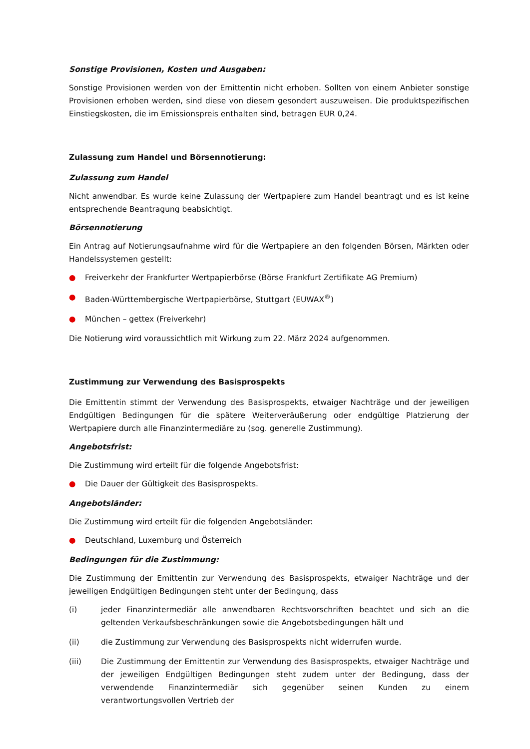Sonstige Provisionen, Kosten und Ausgaben:
Sonstige Provisionen werden von der Emittentin nicht erhoben. Sollten von einem Anbieter sonstige Provisionen erhoben werden, sind diese von diesem gesondert auszuweisen. Die produktspezifischen Einstiegskosten, die im Emissionspreis enthalten sind, betragen EUR 0,24.
Zulassung zum Handel und Börsennotierung:
Zulassung zum Handel
Nicht anwendbar. Es wurde keine Zulassung der Wertpapiere zum Handel beantragt und es ist keine entsprechende Beantragung beabsichtigt.
Börsennotierung
Ein Antrag auf Notierungsaufnahme wird für die Wertpapiere an den folgenden Börsen, Märkten oder Handelssystemen gestellt:
● Freiverkehr der Frankfurter Wertpapierbörse (Börse Frankfurt Zertifikate AG Premium)
● Baden-Württembergische Wertpapierbörse, Stuttgart (EUWAX<sup>®</sup>)
● München – gettex (Freiverkehr)
Die Notierung wird voraussichtlich mit Wirkung zum 22. März 2024 aufgenommen.
Zustimmung zur Verwendung des Basisprospekts
Die Emittentin stimmt der Verwendung des Basisprospekts, etwaiger Nachträge und der jeweiligen Endgültigen Bedingungen für die spätere Weiterveräußerung oder endgültige Platzierung der Wertpapiere durch alle Finanzintermediäre zu (sog. generelle Zustimmung).
Angebotsfrist:
Die Zustimmung wird erteilt für die folgende Angebotsfrist:
● Die Dauer der Gültigkeit des Basisprospekts.
Angebotsländer:
Die Zustimmung wird erteilt für die folgenden Angebotsländer:
● Deutschland, Luxemburg und Österreich
Bedingungen für die Zustimmung:
Die Zustimmung der Emittentin zur Verwendung des Basisprospekts, etwaiger Nachträge und der jeweiligen Endgültigen Bedingungen steht unter der Bedingung, dass
(i) jeder Finanzintermediär alle anwendbaren Rechtsvorschriften beachtet und sich an die geltenden Verkaufsbeschränkungen sowie die Angebotsbedingungen hält und
(ii) die Zustimmung zur Verwendung des Basisprospekts nicht widerrufen wurde.
(iii) Die Zustimmung der Emittentin zur Verwendung des Basisprospekts, etwaiger Nachträge und der jeweiligen Endgültigen Bedingungen steht zudem unter der Bedingung, dass der verwendende Finanzintermediär sich gegenüber seinen Kunden zu einem verantwortungsvollen Vertrieb der